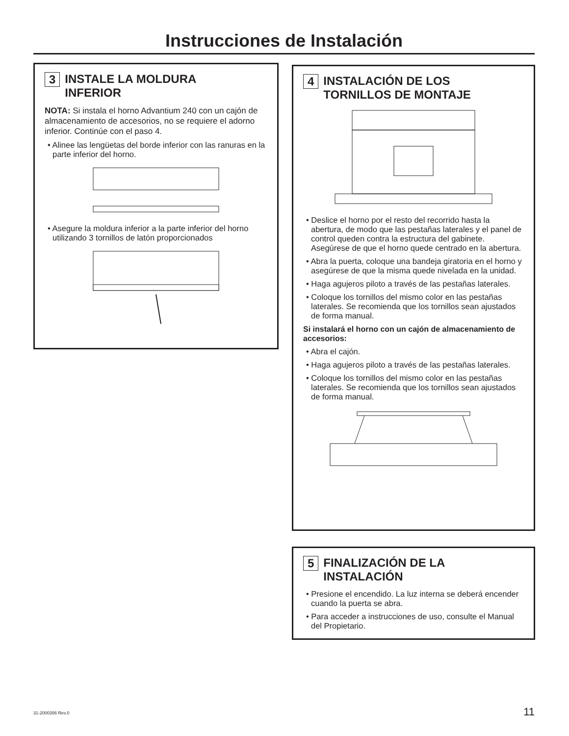Instrucciones de Instalación
3 INSTALE LA MOLDURA
INFERIOR
NOTA: Si instala el horno Advantium 240 con un cajón de almacenamiento de accesorios, no se requiere el adorno inferior. Continúe con el paso 4.
• Alinee las lengüetas del borde inferior con las ranuras en la parte inferior del horno.
• Asegure la moldura inferior a la parte inferior del horno utilizando 3 tornillos de latón proporcionados
4 INSTALACIÓN DE LOS
TORNILLOS DE MONTAJE
• Deslice el horno por el resto del recorrido hasta la abertura, de modo que las pestañas laterales y el panel de control queden contra la estructura del gabinete. Asegúrese de que el horno quede centrado en la abertura.
• Abra la puerta, coloque una bandeja giratoria en el horno y asegúrese de que la misma quede nivelada en la unidad.
• Haga agujeros piloto a través de las pestañas laterales.
• Coloque los tornillos del mismo color en las pestañas laterales. Se recomienda que los tornillos sean ajustados de forma manual.
Si instalará el horno con un cajón de almacenamiento de accesorios:
• Abra el cajón.
• Haga agujeros piloto a través de las pestañas laterales.
• Coloque los tornillos del mismo color en las pestañas laterales. Se recomienda que los tornillos sean ajustados de forma manual.
5 FINALIZACIÓN DE LA
INSTALACIÓN
• Presione el encendido. La luz interna se deberá encender cuando la puerta se abra.
• Para acceder a instrucciones de uso, consulte el Manual del Propietario.
31-2000356 Rev.0 11